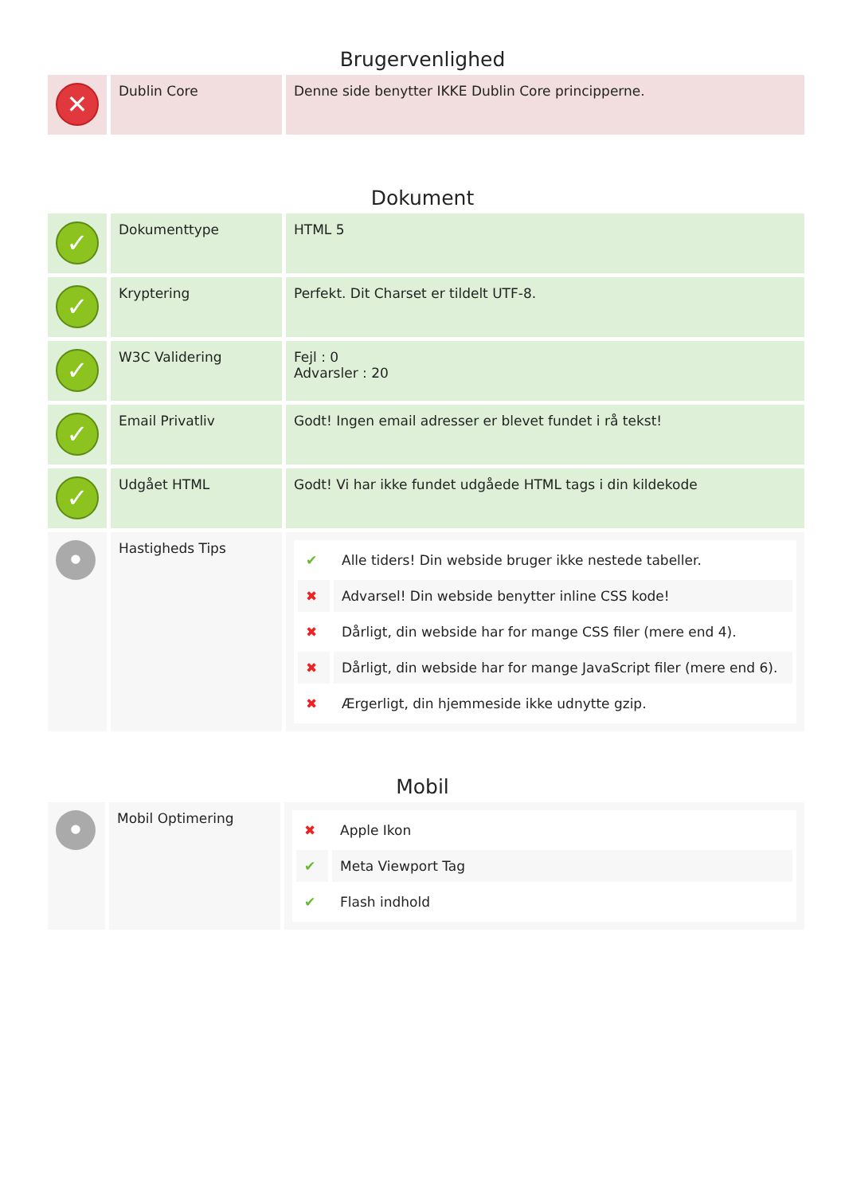Brugervenlighed
| ✕ | Dublin Core | Denne side benytter IKKE Dublin Core principperne. |
Dokument
| ✓ | Dokumenttype | HTML 5 |
| ✓ | Kryptering | Perfekt. Dit Charset er tildelt UTF-8. |
| ✓ | W3C Validering | Fejl : 0 Advarsler : 20 |
| ✓ | Email Privatliv | Godt! Ingen email adresser er blevet fundet i rå tekst! |
| ✓ | Udgået HTML | Godt! Vi har ikke fundet udgåede HTML tags i din kildekode |
| • | Hastigheds Tips | / ✔ / Alle tiders! Din webside bruger ikke nestede tabeller. / / ✖ / Advarsel! Din webside benytter inline CSS kode! / / ✖ / Dårligt, din webside har for mange CSS filer (mere end 4). / / ✖ / Dårligt, din webside har for mange JavaScript filer (mere end 6). / / ✖ / Ærgerligt, din hjemmeside ikke udnytte gzip. / |
Mobil
| • | Mobil Optimering | / ✖ / Apple Ikon / / ✔ / Meta Viewport Tag / / ✔ / Flash indhold / |